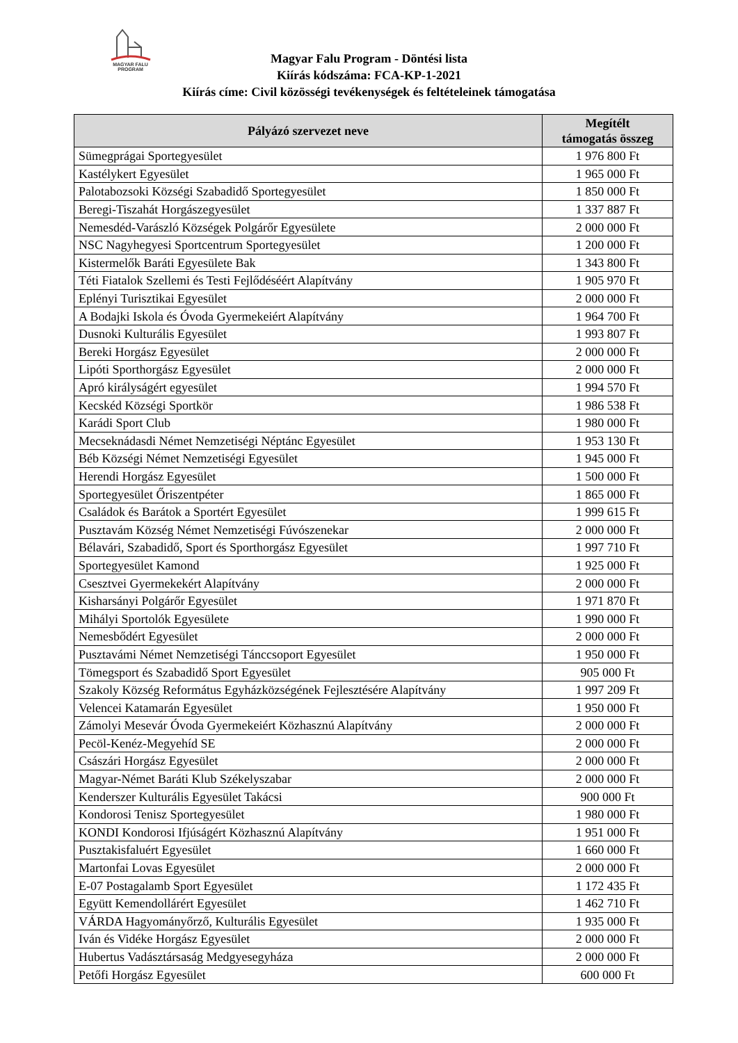MAGYAR FALU
PROGRAM
Magyar Falu Program - Döntési lista
Kiírás kódszáma: FCA-KP-1-2021
Kiírás címe: Civil közösségi tevékenységek és feltételeinek támogatása
| Pályázó szervezet neve | Megítélt támogatás összeg |
| --- | --- |
| Sümegprágai Sportegyesület | 1 976 800 Ft |
| Kastélykert Egyesület | 1 965 000 Ft |
| Palotabozsoki Községi Szabadidő Sportegyesület | 1 850 000 Ft |
| Beregi-Tiszahát Horgászegyesület | 1 337 887 Ft |
| Nemesdéd-Varászló Községek Polgárőr Egyesülete | 2 000 000 Ft |
| NSC Nagyhegyesi Sportcentrum Sportegyesület | 1 200 000 Ft |
| Kistermelők Baráti Egyesülete Bak | 1 343 800 Ft |
| Téti Fiatalok Szellemi és Testi Fejlődéséért Alapítvány | 1 905 970 Ft |
| Eplényi Turisztikai Egyesület | 2 000 000 Ft |
| A Bodajki Iskola és Óvoda Gyermekeiért Alapítvány | 1 964 700 Ft |
| Dusnoki Kulturális Egyesület | 1 993 807 Ft |
| Bereki Horgász Egyesület | 2 000 000 Ft |
| Lipóti Sporthorgász Egyesület | 2 000 000 Ft |
| Apró királyságért egyesület | 1 994 570 Ft |
| Kecskéd Községi Sportkör | 1 986 538 Ft |
| Karádi Sport Club | 1 980 000 Ft |
| Mecseknádasdi Német Nemzetiségi Néptánc Egyesület | 1 953 130 Ft |
| Béb Községi Német Nemzetiségi Egyesület | 1 945 000 Ft |
| Herendi Horgász Egyesület | 1 500 000 Ft |
| Sportegyesület Őriszentpéter | 1 865 000 Ft |
| Családok és Barátok a Sportért Egyesület | 1 999 615 Ft |
| Pusztavám Község Német Nemzetiségi Fúvószenekar | 2 000 000 Ft |
| Bélavári, Szabadidő, Sport és Sporthorgász Egyesület | 1 997 710 Ft |
| Sportegyesület Kamond | 1 925 000 Ft |
| Csesztvei Gyermekekért Alapítvány | 2 000 000 Ft |
| Kisharsányi Polgárőr Egyesület | 1 971 870 Ft |
| Mihályi Sportolók Egyesülete | 1 990 000 Ft |
| Nemesbődért Egyesület | 2 000 000 Ft |
| Pusztavámi Német Nemzetiségi Tánccsoport Egyesület | 1 950 000 Ft |
| Tömegsport és Szabadidő Sport Egyesület | 905 000 Ft |
| Szakoly Község Református Egyházközségének Fejlesztésére Alapítvány | 1 997 209 Ft |
| Velencei Katamarán Egyesület | 1 950 000 Ft |
| Zámolyi Mesevár Óvoda Gyermekeiért Közhasznú Alapítvány | 2 000 000 Ft |
| Pecöl-Kenéz-Megyehíd SE | 2 000 000 Ft |
| Császári Horgász Egyesület | 2 000 000 Ft |
| Magyar-Német Baráti Klub Székelyszabar | 2 000 000 Ft |
| Kenderszer Kulturális Egyesület Takácsi | 900 000 Ft |
| Kondorosi Tenisz Sportegyesület | 1 980 000 Ft |
| KONDI Kondorosi Ifjúságért Közhasznú Alapítvány | 1 951 000 Ft |
| Pusztakisfaluért Egyesület | 1 660 000 Ft |
| Martonfai Lovas Egyesület | 2 000 000 Ft |
| E-07 Postagalamb Sport Egyesület | 1 172 435 Ft |
| Együtt Kemendollárért Egyesület | 1 462 710 Ft |
| VÁRDA Hagyományőrző, Kulturális Egyesület | 1 935 000 Ft |
| Iván és Vidéke Horgász Egyesület | 2 000 000 Ft |
| Hubertus Vadásztársaság Medgyesegyháza | 2 000 000 Ft |
| Petőfi Horgász Egyesület | 600 000 Ft |